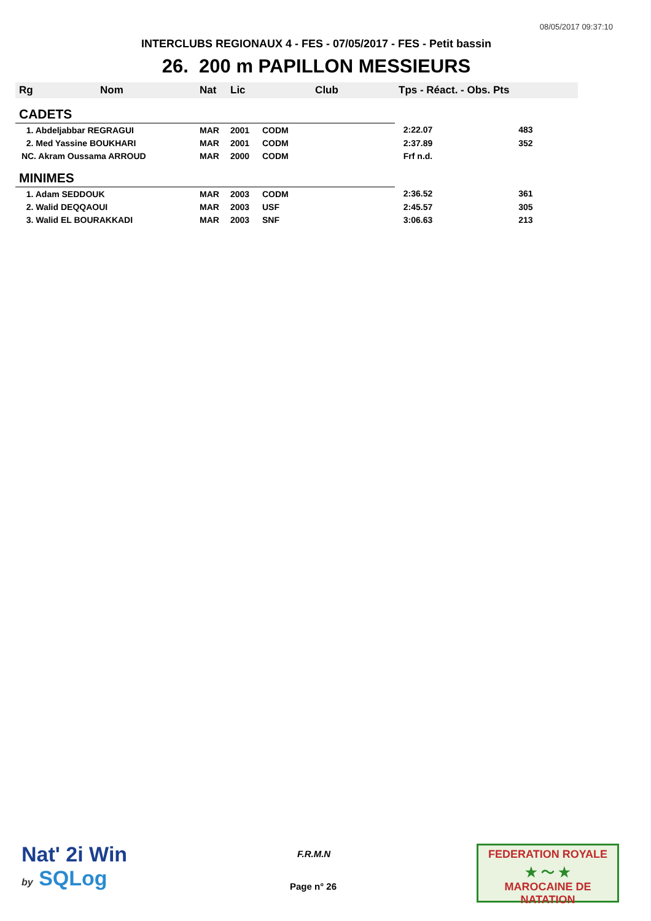08/05/2017 09:37:10
INTERCLUBS REGIONAUX 4 - FES - 07/05/2017 - FES - Petit bassin
26. 200 m PAPILLON MESSIEURS
| Rg | Nom | Nat | Lic | Club | Tps - Réact. - Obs. Pts | |
| --- | --- | --- | --- | --- | --- | --- |
| CADETS | | | | | | |
| 1. Abdeljabbar REGRAGUI | | MAR | 2001 | CODM | 2:22.07 | 483 |
| 2. Med Yassine BOUKHARI | | MAR | 2001 | CODM | 2:37.89 | 352 |
| NC. Akram Oussama ARROUD | | MAR | 2000 | CODM | Frf n.d. | |
| MINIMES | | | | | | |
| 1. Adam SEDDOUK | | MAR | 2003 | CODM | 2:36.52 | 361 |
| 2. Walid DEQQAOUI | | MAR | 2003 | USF | 2:45.57 | 305 |
| 3. Walid EL BOURAKKADI | | MAR | 2003 | SNF | 3:06.63 | 213 |
Nat' 2i Win
by SQLog
F.R.M.N
Page n° 26
FEDERATION ROYALE
★ ～ ★
MAROCAINE DE NATATION